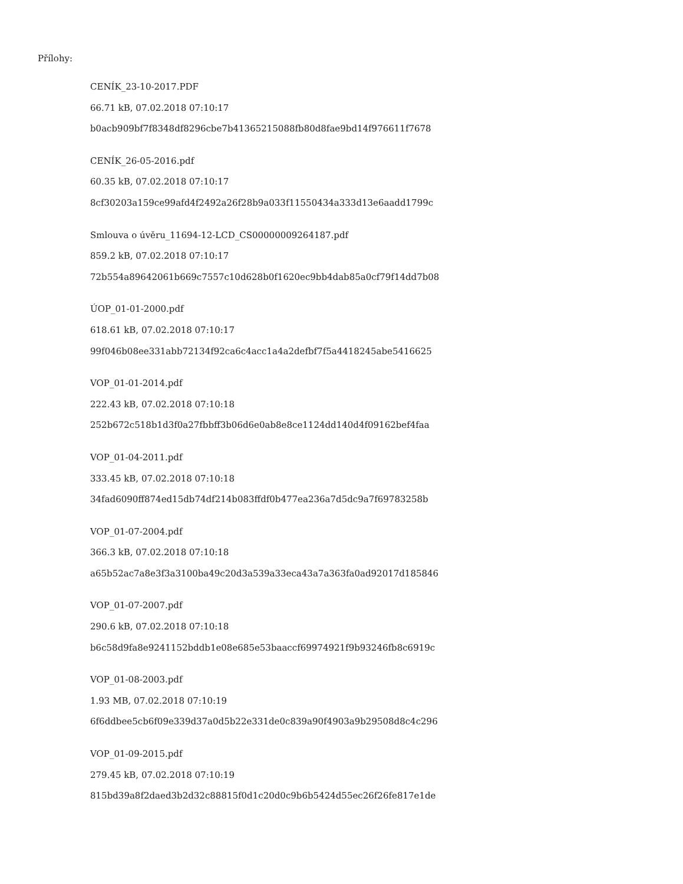Přílohy:
CENÍK_23-10-2017.PDF
66.71 kB, 07.02.2018 07:10:17
b0acb909bf7f8348df8296cbe7b41365215088fb80d8fae9bd14f976611f7678
CENÍK_26-05-2016.pdf
60.35 kB, 07.02.2018 07:10:17
8cf30203a159ce99afd4f2492a26f28b9a033f11550434a333d13e6aadd1799c
Smlouva o úvěru_11694-12-LCD_CS00000009264187.pdf
859.2 kB, 07.02.2018 07:10:17
72b554a89642061b669c7557c10d628b0f1620ec9bb4dab85a0cf79f14dd7b08
ÚOP_01-01-2000.pdf
618.61 kB, 07.02.2018 07:10:17
99f046b08ee331abb72134f92ca6c4acc1a4a2defbf7f5a4418245abe5416625
VOP_01-01-2014.pdf
222.43 kB, 07.02.2018 07:10:18
252b672c518b1d3f0a27fbbff3b06d6e0ab8e8ce1124dd140d4f09162bef4faa
VOP_01-04-2011.pdf
333.45 kB, 07.02.2018 07:10:18
34fad6090ff874ed15db74df214b083ffdf0b477ea236a7d5dc9a7f69783258b
VOP_01-07-2004.pdf
366.3 kB, 07.02.2018 07:10:18
a65b52ac7a8e3f3a3100ba49c20d3a539a33eca43a7a363fa0ad92017d185846
VOP_01-07-2007.pdf
290.6 kB, 07.02.2018 07:10:18
b6c58d9fa8e9241152bddb1e08e685e53baaccf69974921f9b93246fb8c6919c
VOP_01-08-2003.pdf
1.93 MB, 07.02.2018 07:10:19
6f6ddbee5cb6f09e339d37a0d5b22e331de0c839a90f4903a9b29508d8c4c296
VOP_01-09-2015.pdf
279.45 kB, 07.02.2018 07:10:19
815bd39a8f2daed3b2d32c88815f0d1c20d0c9b6b5424d55ec26f26fe817e1de